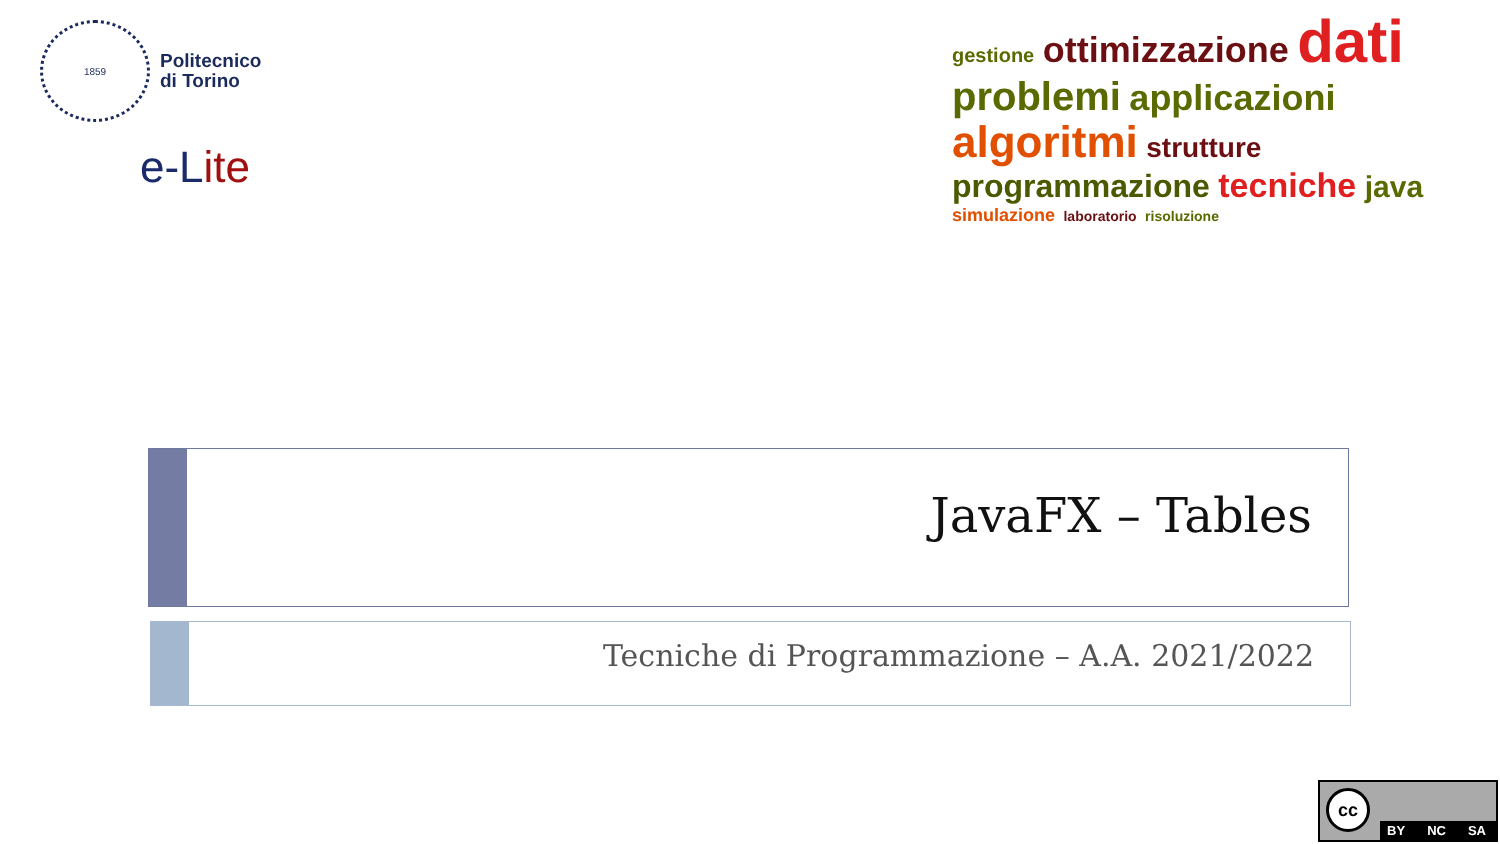1859
Politecnico
di Torino
e-L ite
gestione ottimizzazione dati problemi applicazioni algoritmi strutture programmazione tecniche java simulazione laboratorio risoluzione
JavaFX – Tables
Tecniche di Programmazione – A.A. 2021/2022
cc
BY NC SA